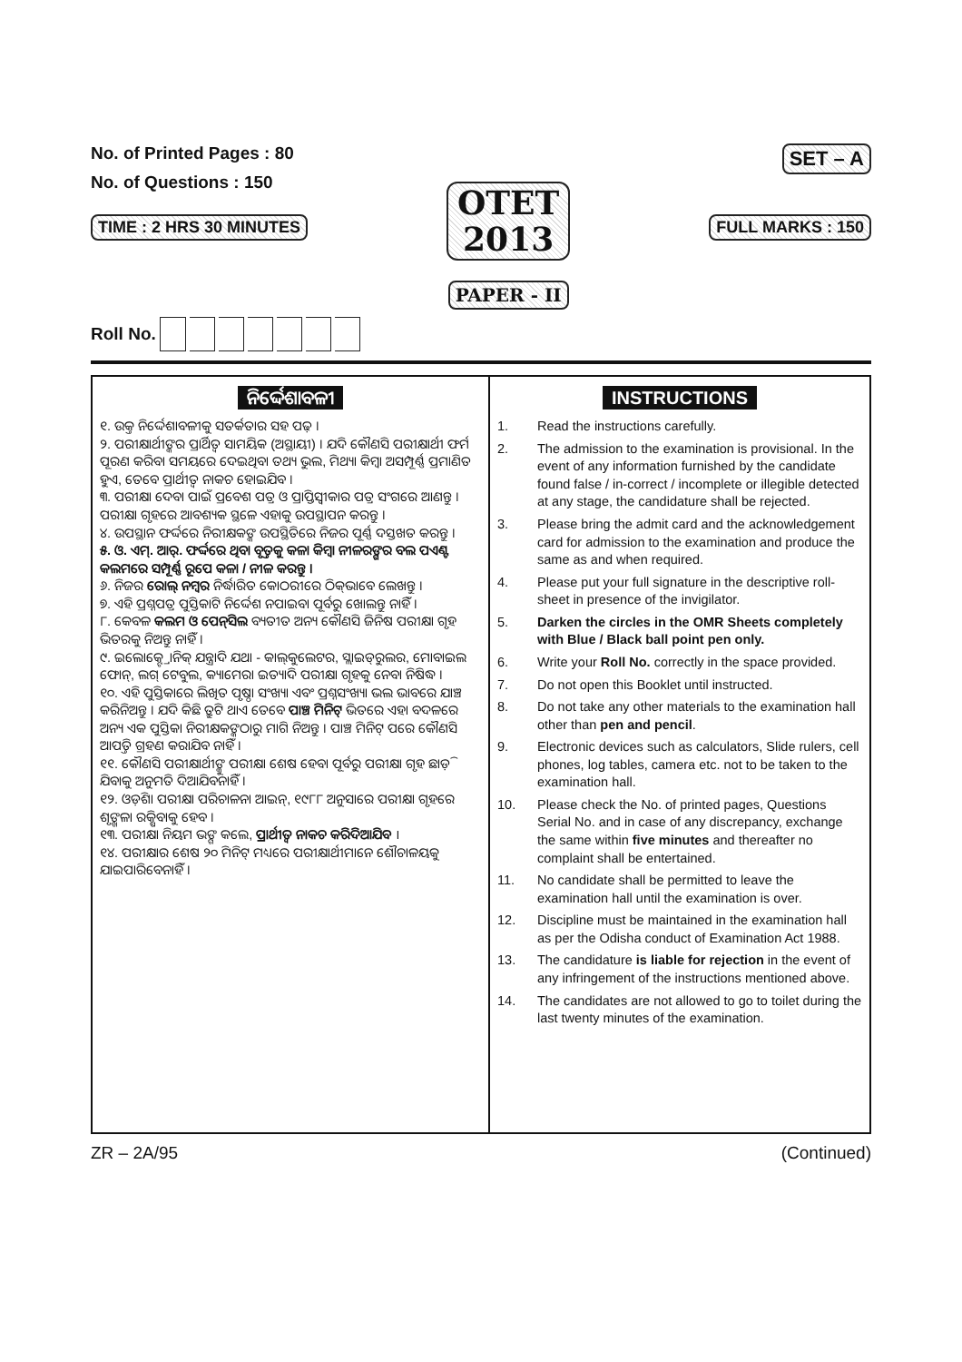No. of Printed Pages : 80
No. of Questions : 150
TIME : 2 HRS 30 MINUTES
OTET
2013
PAPER - II
SET – A
FULL MARKS : 150
Roll No.
ନିର୍ଦ୍ଦେଶାବଳୀ
୧. ଉକ୍ତ ନିର୍ଦ୍ଦେଶାବଳୀକୁ ସତର୍କତାର ସହ ପଢ଼ ।
୨. ପରୀକ୍ଷାର୍ଥୀଙ୍କର ପ୍ରାର୍ଥିତ୍ୱ ସାମୟିକ (ଅସ୍ଥାୟୀ) । ଯଦି କୌଣସି ପରୀକ୍ଷାର୍ଥୀ ଫର୍ମ ପୂରଣ କରିବା ସମୟରେ ଦେଇଥିବା ତଥ୍ୟ ଭୁଲ, ମିଥ୍ୟା କିମ୍ବା ଅସମ୍ପୂର୍ଣ୍ଣ ପ୍ରମାଣିତ ହୁଏ, ତେବେ ପ୍ରାର୍ଥୀତ୍ୱ ନାକଚ ହୋଇଯିବ ।
୩. ପରୀକ୍ଷା ଦେବା ପାଇଁ ପ୍ରବେଶ ପତ୍ର ଓ ପ୍ରାପ୍ତିସ୍ୱୀକାର ପତ୍ର ସଂଗରେ ଆଣନ୍ତୁ । ପରୀକ୍ଷା ଗୃହରେ ଆବଶ୍ୟକ ସ୍ଥଳେ ଏହାକୁ ଉପସ୍ଥାପନ କରନ୍ତୁ ।
୪. ଉପସ୍ଥାନ ଫର୍ଦ୍ଦରେ ନିରୀକ୍ଷକଙ୍କ ଉପସ୍ଥିତିରେ ନିଜର ପୂର୍ଣ୍ଣ ଦସ୍ତଖତ କରନ୍ତୁ ।
୫. ଓ. ଏମ୍. ଆର୍. ଫର୍ଦ୍ଦରେ ଥିବା ବୃତ୍ତକୁ କଳା କିମ୍ବା ନୀଳରଙ୍ଗର ବଲ ପଏଣ୍ଟ କଲମରେ ସମ୍ପୂର୍ଣ୍ଣ ରୂପେ କଳା / ନୀଳ କରନ୍ତୁ ।
୬. ନିଜର ରୋଲ୍ ନମ୍ବର ନିର୍ଦ୍ଧାରିତ କୋଠରୀରେ ଠିକ୍‌ଭାବେ ଲେଖନ୍ତୁ ।
୭. ଏହି ପ୍ରଶ୍ନପତ୍ର ପୁସ୍ତିକାଟି ନିର୍ଦ୍ଦେଶ ନପାଇବା ପୂର୍ବରୁ ଖୋଲନ୍ତୁ ନାହିଁ ।
୮. କେବଳ କଲମ ଓ ପେନ୍‌ସିଲ ବ୍ୟତୀତ ଅନ୍ୟ କୌଣସି ଜିନିଷ ପରୀକ୍ଷା ଗୃହ ଭିତରକୁ ନିଅନ୍ତୁ ନାହିଁ ।
୯. ଇଲୋକ୍ଟ୍ରୋନିକ୍ ଯନ୍ତ୍ରାଦି ଯଥା - କାଲ୍‌କୁଲେଟର, ସ୍ଲାଇଡ୍‌ରୁଲର, ମୋବାଇଲ ଫୋନ୍, ଲଗ୍ ଟେବୁଲ, କ୍ୟାମେରା ଇତ୍ୟାଦି ପରୀକ୍ଷା ଗୃହକୁ ନେବା ନିଷିଦ୍ଧ ।
୧୦. ଏହି ପୁସ୍ତିକାରେ ଲିଖିତ ପୃଷ୍ଠା ସଂଖ୍ୟା ଏବଂ ପ୍ରଶ୍ନସଂଖ୍ୟା ଭଲ ଭାବରେ ଯାଞ୍ଚ କରିନିଅନ୍ତୁ । ଯଦି କିଛି ତ୍ରୁଟି ଥାଏ ତେବେ ପାଞ୍ଚ ମିନିଟ୍ ଭିତରେ ଏହା ବଦଳରେ ଅନ୍ୟ ଏକ ପୁସ୍ତିକା ନିରୀକ୍ଷକଙ୍କଠାରୁ ମାଗି ନିଅନ୍ତୁ । ପାଞ୍ଚ ମିନିଟ୍ ପରେ କୌଣସି ଆପତ୍ତି ଗ୍ରହଣ କରାଯିବ ନାହିଁ ।
୧୧. କୌଣସି ପରୀକ୍ଷାର୍ଥୀଙ୍କୁ ପରୀକ୍ଷା ଶେଷ ହେବା ପୂର୍ବରୁ ପରୀକ୍ଷା ଗୃହ ଛାଡ଼ି ଯିବାକୁ ଅନୁମତି ଦିଆଯିବନାହିଁ ।
୧୨. ଓଡ଼ିଶା ପରୀକ୍ଷା ପରିଚାଳନା ଆଇନ୍, ୧୯୮୮ ଅନୁସାରେ ପରୀକ୍ଷା ଗୃହରେ ଶୃଙ୍ଖଳା ରକ୍ଷିବାକୁ ହେବ ।
୧୩. ପରୀକ୍ଷା ନିୟମ ଭଙ୍ଗ କଲେ, ପ୍ରାର୍ଥୀତ୍ୱ ନାକଚ କରିଦିଆଯିବ ।
୧୪. ପରୀକ୍ଷାର ଶେଷ ୨୦ ମିନିଟ୍ ମଧ୍ୟରେ ପରୀକ୍ଷାର୍ଥୀମାନେ ଶୌଚାଳୟକୁ ଯାଇପାରିବେନାହିଁ ।
INSTRUCTIONS
1. Read the instructions carefully.
2. The admission to the examination is provisional. In the event of any information furnished by the candidate found false / in-correct / incomplete or illegible detected at any stage, the candidature shall be rejected.
3. Please bring the admit card and the acknowledgement card for admission to the examination and produce the same as and when required.
4. Please put your full signature in the descriptive roll-sheet in presence of the invigilator.
5. Darken the circles in the OMR Sheets completely with Blue / Black ball point pen only.
6. Write your Roll No. correctly in the space provided.
7. Do not open this Booklet until instructed.
8. Do not take any other materials to the examination hall other than pen and pencil.
9. Electronic devices such as calculators, Slide rulers, cell phones, log tables, camera etc. not to be taken to the examination hall.
10. Please check the No. of printed pages, Questions Serial No. and in case of any discrepancy, exchange the same within five minutes and thereafter no complaint shall be entertained.
11. No candidate shall be permitted to leave the examination hall until the examination is over.
12. Discipline must be maintained in the examination hall as per the Odisha conduct of Examination Act 1988.
13. The candidature is liable for rejection in the event of any infringement of the instructions mentioned above.
14. The candidates are not allowed to go to toilet during the last twenty minutes of the examination.
ZR – 2A/95 (Continued)